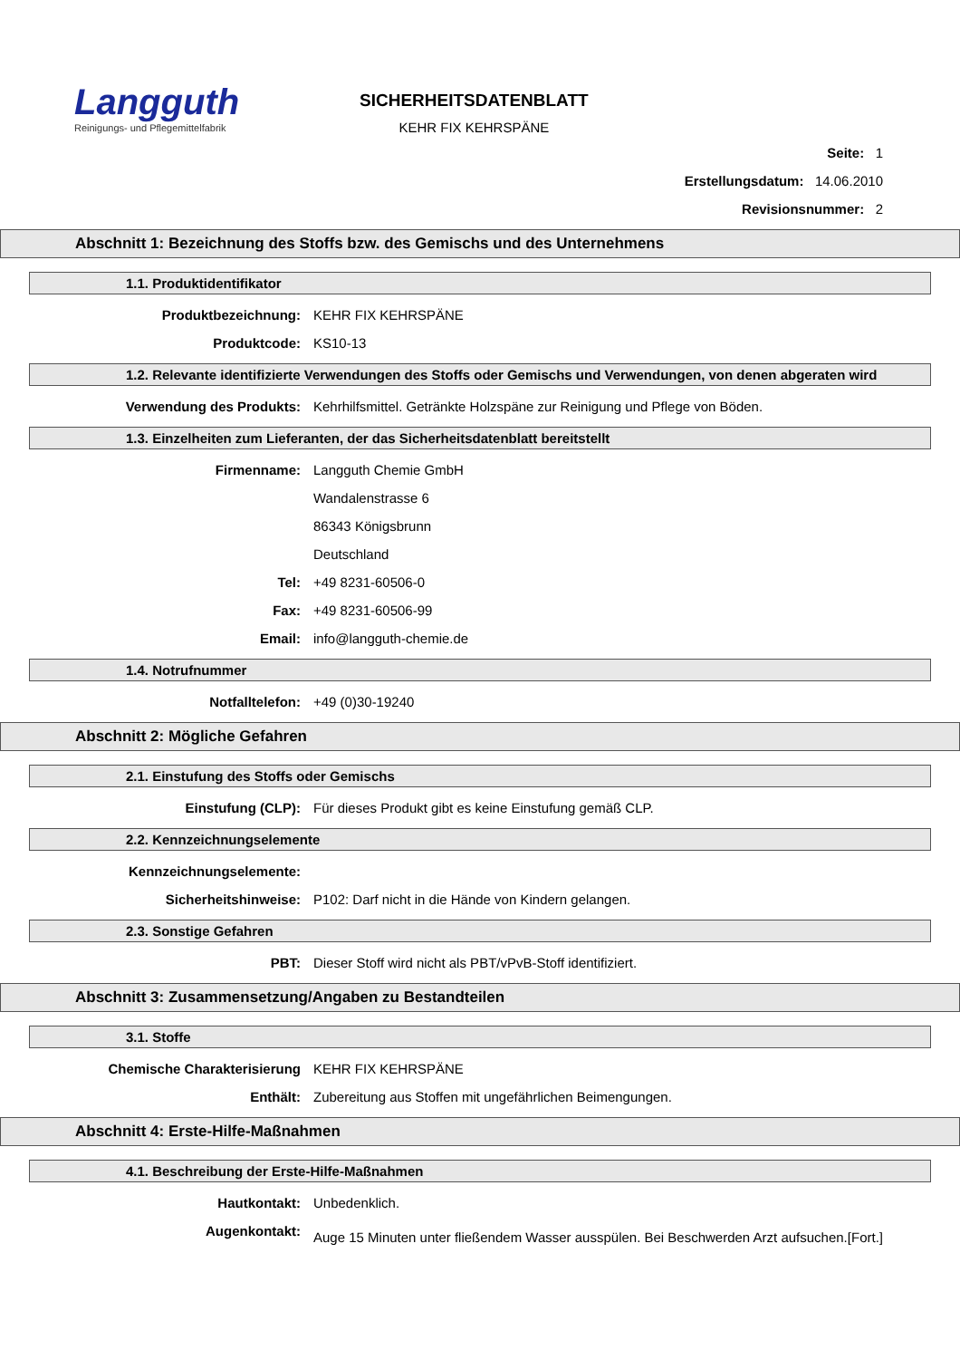Langguth
Reinigungs- und Pflegemittelfabrik
SICHERHEITSDATENBLATT
KEHR FIX KEHRSPÄNE
Seite: 1
Erstellungsdatum: 14.06.2010
Revisionsnummer: 2
Abschnitt 1: Bezeichnung des Stoffs bzw. des Gemischs und des Unternehmens
1.1. Produktidentifikator
Produktbezeichnung: KEHR FIX KEHRSPÄNE
Produktcode: KS10-13
1.2. Relevante identifizierte Verwendungen des Stoffs oder Gemischs und Verwendungen, von denen abgeraten wird
Verwendung des Produkts: Kehrhilfsmittel. Getränkte Holzspäne zur Reinigung und Pflege von Böden.
1.3. Einzelheiten zum Lieferanten, der das Sicherheitsdatenblatt bereitstellt
Firmenname: Langguth Chemie GmbH
Wandalenstrasse 6
86343 Königsbrunn
Deutschland
Tel: +49 8231-60506-0
Fax: +49 8231-60506-99
Email: info@langguth-chemie.de
1.4. Notrufnummer
Notfalltelefon: +49 (0)30-19240
Abschnitt 2: Mögliche Gefahren
2.1. Einstufung des Stoffs oder Gemischs
Einstufung (CLP): Für dieses Produkt gibt es keine Einstufung gemäß CLP.
2.2. Kennzeichnungselemente
Kennzeichnungselemente:
Sicherheitshinweise: P102: Darf nicht in die Hände von Kindern gelangen.
2.3. Sonstige Gefahren
PBT: Dieser Stoff wird nicht als PBT/vPvB-Stoff identifiziert.
Abschnitt 3: Zusammensetzung/Angaben zu Bestandteilen
3.1. Stoffe
Chemische Charakterisierung KEHR FIX KEHRSPÄNE
Enthält: Zubereitung aus Stoffen mit ungefährlichen Beimengungen.
Abschnitt 4: Erste-Hilfe-Maßnahmen
4.1. Beschreibung der Erste-Hilfe-Maßnahmen
Hautkontakt: Unbedenklich.
Augenkontakt:
Auge 15 Minuten unter fließendem Wasser ausspülen. Bei Beschwerden Arzt aufsuchen. [Fort.]